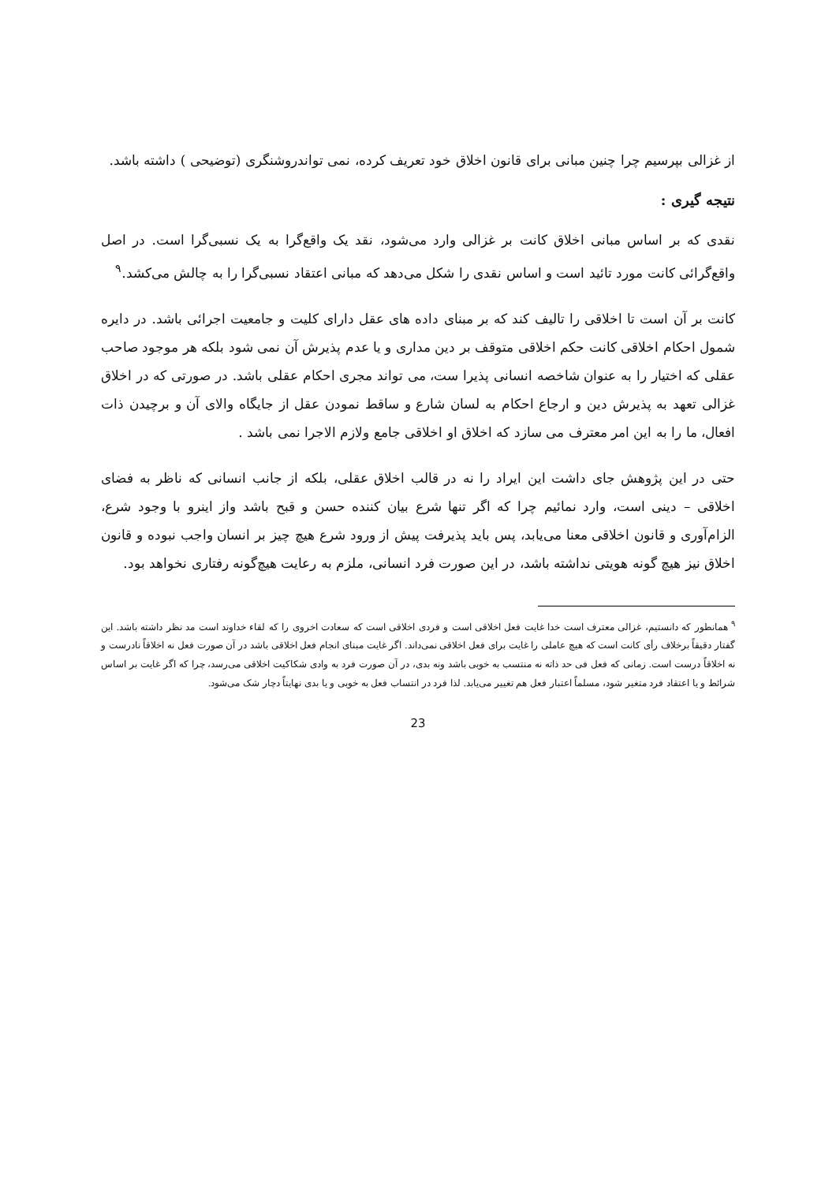از غزالی بپرسیم چرا چنین مبانی برای قانون اخلاق خود تعریف کرده، نمی تواندروشنگری (توضیحی ) داشته باشد.
نتیجه گیری :
نقدی که بر اساس مبانی اخلاق کانت بر غزالی وارد می‌شود، نقد یک واقع‌گرا به یک نسبی‌گرا است. در اصل واقع‌گرائی کانت مورد تائید است و اساس نقدی را شکل می‌دهد که مبانی اعتقاد نسبی‌گرا را به چالش می‌کشد.<sup>۹</sup>
کانت بر آن است تا اخلاقی را تالیف کند که بر مبنای داده های عقل دارای کلیت و جامعیت اجرائی باشد. در دایره شمول احکام اخلاقی کانت حکم اخلاقی متوقف بر دین مداری و یا عدم پذیرش آن نمی شود بلکه هر موجود صاحب عقلی که اختیار را به عنوان شاخصه انسانی پذیرا ست، می تواند مجری احکام عقلی باشد. در صورتی که در اخلاق غزالی تعهد به پذیرش دین و ارجاع احکام به لسان شارع و ساقط نمودن عقل از جایگاه والای آن و برچیدن ذات افعال، ما را به این امر معترف می سازد که اخلاق او اخلاقی جامع ولازم الاجرا نمی باشد .
حتی در این پژوهش جای داشت این ایراد را نه در قالب اخلاق عقلی، بلکه از جانب انسانی که ناظر به فضای اخلاقی – دینی است، وارد نمائیم چرا که اگر تنها شرع بیان کننده حسن و قبح باشد واز اینرو با وجود شرع، الزام‌آوری و قانون اخلاقی معنا می‌یابد، پس باید پذیرفت پیش از ورود شرع هیچ چیز بر انسان واجب نبوده و قانون اخلاق نیز هیچ گونه هویتی نداشته باشد، در این صورت فرد انسانی، ملزم به رعایت هیچ‌گونه رفتاری نخواهد بود.
<sup>۹</sup> همانطور که دانستیم، غزالی معترف است خدا غایت فعل اخلاقی است و فردی اخلاقی است که سعادت اخروی را که لقاء خداوند است مد نظر داشته باشد. این گفتار دقیقاً برخلاف رأی کانت است که هیچ عاملی را غایت برای فعل اخلاقی نمی‌داند. اگر غایت مبنای انجام فعل اخلاقی باشد در آن صورت فعل نه اخلاقاً نادرست و نه اخلاقاً درست است. زمانی که فعل فی حد ذاته نه منتسب به خوبی باشد ونه بدی، در آن صورت فرد به وادی شکاکیت اخلاقی می‌رسد، چرا که اگر غایت بر اساس شرائط و یا اعتقاد فرد متغیر شود، مسلماً اعتبار فعل هم تغییر می‌یابد. لذا فرد در انتساب فعل به خوبی و یا بدی نهایتاً دچار شک می‌شود.
23